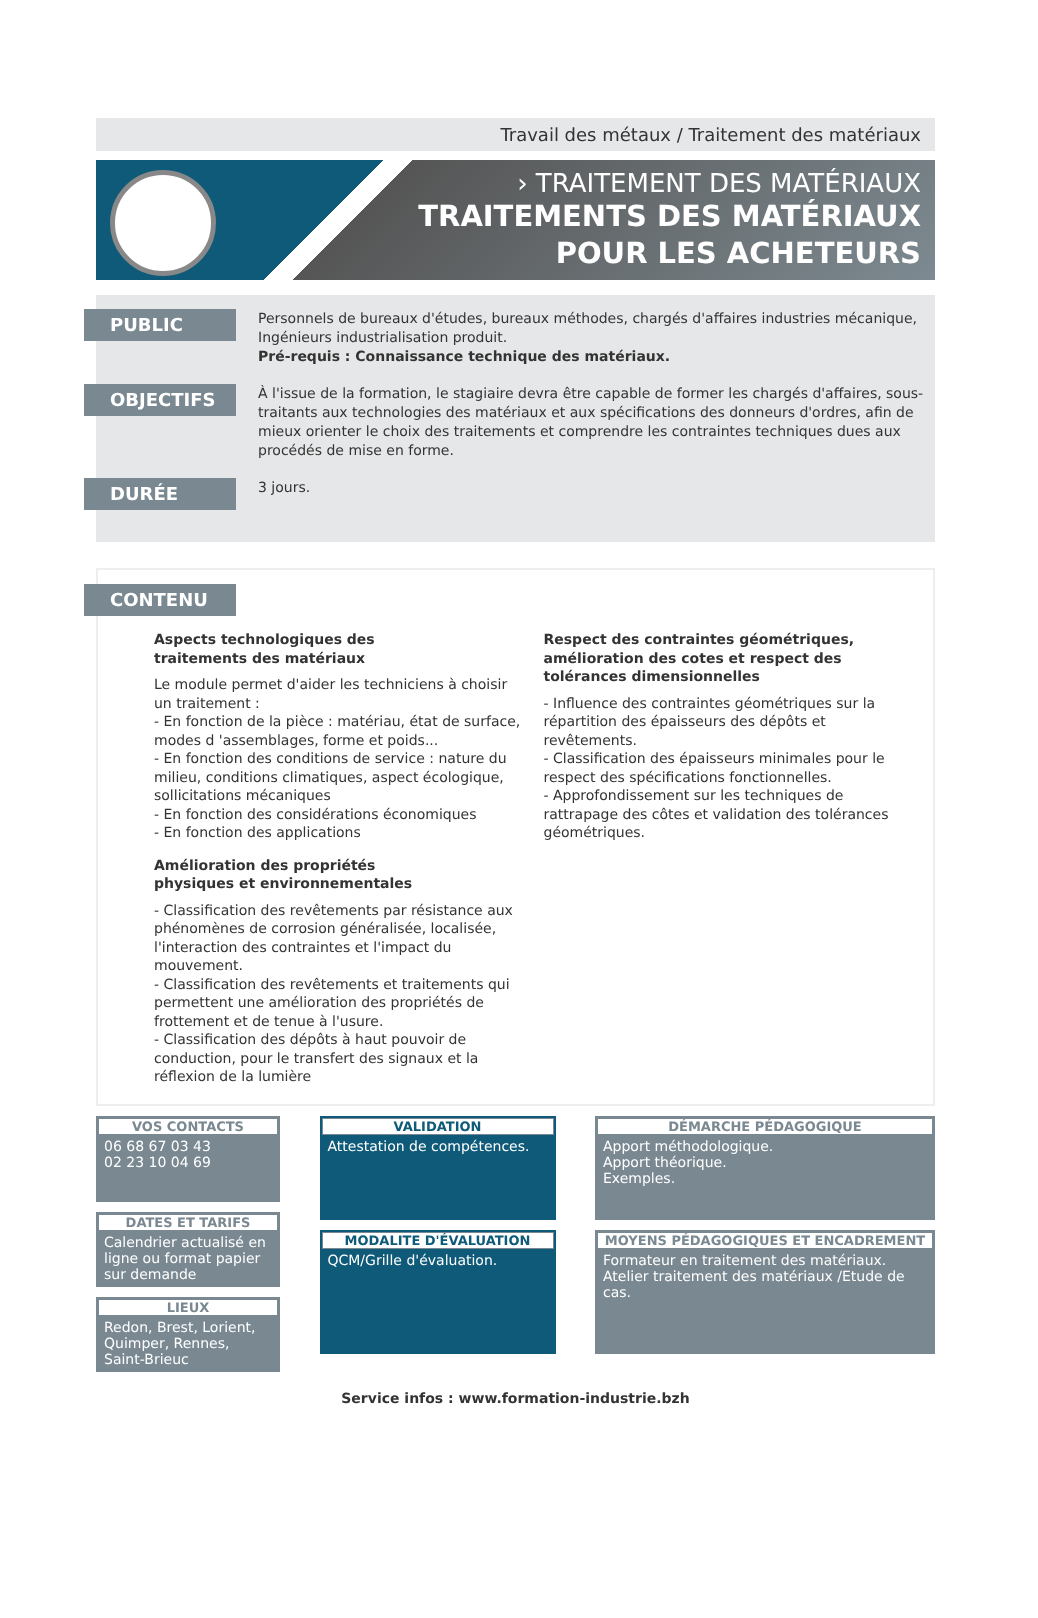Travail des métaux / Traitement des matériaux
› TRAITEMENT DES MATÉRIAUX
TRAITEMENTS DES MATÉRIAUX
POUR LES ACHETEURS
PUBLIC
Personnels de bureaux d'études, bureaux méthodes, chargés d'affaires industries mécanique, Ingénieurs industrialisation produit.
Pré-requis : Connaissance technique des matériaux.
OBJECTIFS
À l'issue de la formation, le stagiaire devra être capable de former les chargés d'affaires, sous-traitants aux technologies des matériaux et aux spécifications des donneurs d'ordres, afin de mieux orienter le choix des traitements et comprendre les contraintes techniques dues aux procédés de mise en forme.
DURÉE
3 jours.
CONTENU
Aspects technologiques des
traitements des matériaux
Le module permet d'aider les techniciens à choisir un traitement :
- En fonction de la pièce : matériau, état de surface, modes d 'assemblages, forme et poids...
- En fonction des conditions de service : nature du milieu, conditions climatiques, aspect écologique, sollicitations mécaniques
- En fonction des considérations économiques
- En fonction des applications
Amélioration des propriétés
physiques et environnementales
- Classification des revêtements par résistance aux phénomènes de corrosion généralisée, localisée, l'interaction des contraintes et l'impact du mouvement.
- Classification des revêtements et traitements qui permettent une amélioration des propriétés de frottement et de tenue à l'usure.
- Classification des dépôts à haut pouvoir de conduction, pour le transfert des signaux et la réflexion de la lumière
Respect des contraintes géométriques, amélioration des cotes et respect des tolérances dimensionnelles
- Influence des contraintes géométriques sur la répartition des épaisseurs des dépôts et revêtements.
- Classification des épaisseurs minimales pour le respect des spécifications fonctionnelles.
- Approfondissement sur les techniques de rattrapage des côtes et validation des tolérances géométriques.
VOS CONTACTS
06 68 67 03 43
02 23 10 04 69
DATES ET TARIFS
Calendrier actualisé en ligne ou format papier sur demande
LIEUX
Redon, Brest, Lorient, Quimper, Rennes, Saint-Brieuc
VALIDATION
Attestation de compétences.
MODALITE D'ÉVALUATION
QCM/Grille d'évaluation.
DÉMARCHE PÉDAGOGIQUE
Apport méthodologique.
Apport théorique.
Exemples.
MOYENS PÉDAGOGIQUES ET ENCADREMENT
Formateur en traitement des matériaux.
Atelier traitement des matériaux /Etude de cas.
Service infos : www.formation-industrie.bzh